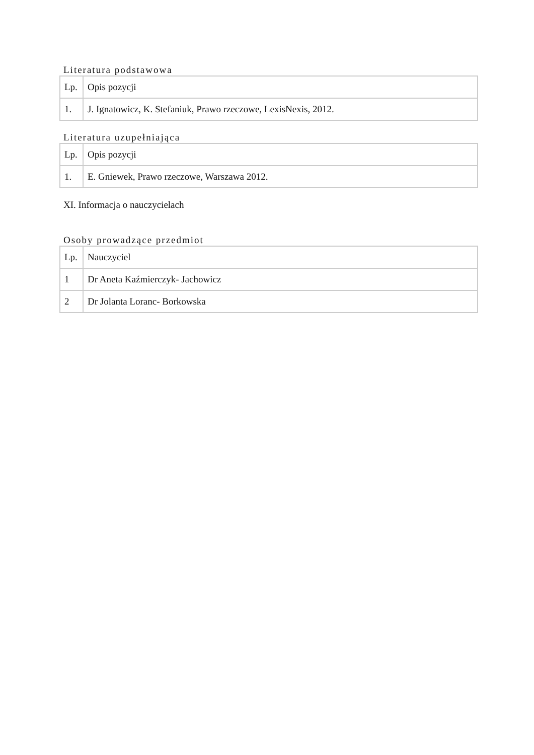Literatura podstawowa
| Lp. | Opis pozycji |
| --- | --- |
| 1. | J. Ignatowicz, K. Stefaniuk, Prawo rzeczowe, LexisNexis, 2012. |
Literatura uzupełniająca
| Lp. | Opis pozycji |
| --- | --- |
| 1. | E. Gniewek, Prawo rzeczowe, Warszawa 2012. |
XI. Informacja o nauczycielach
Osoby prowadzące przedmiot
| Lp. | Nauczyciel |
| --- | --- |
| 1 | Dr Aneta Kaźmierczyk- Jachowicz |
| 2 | Dr Jolanta Loranc- Borkowska |